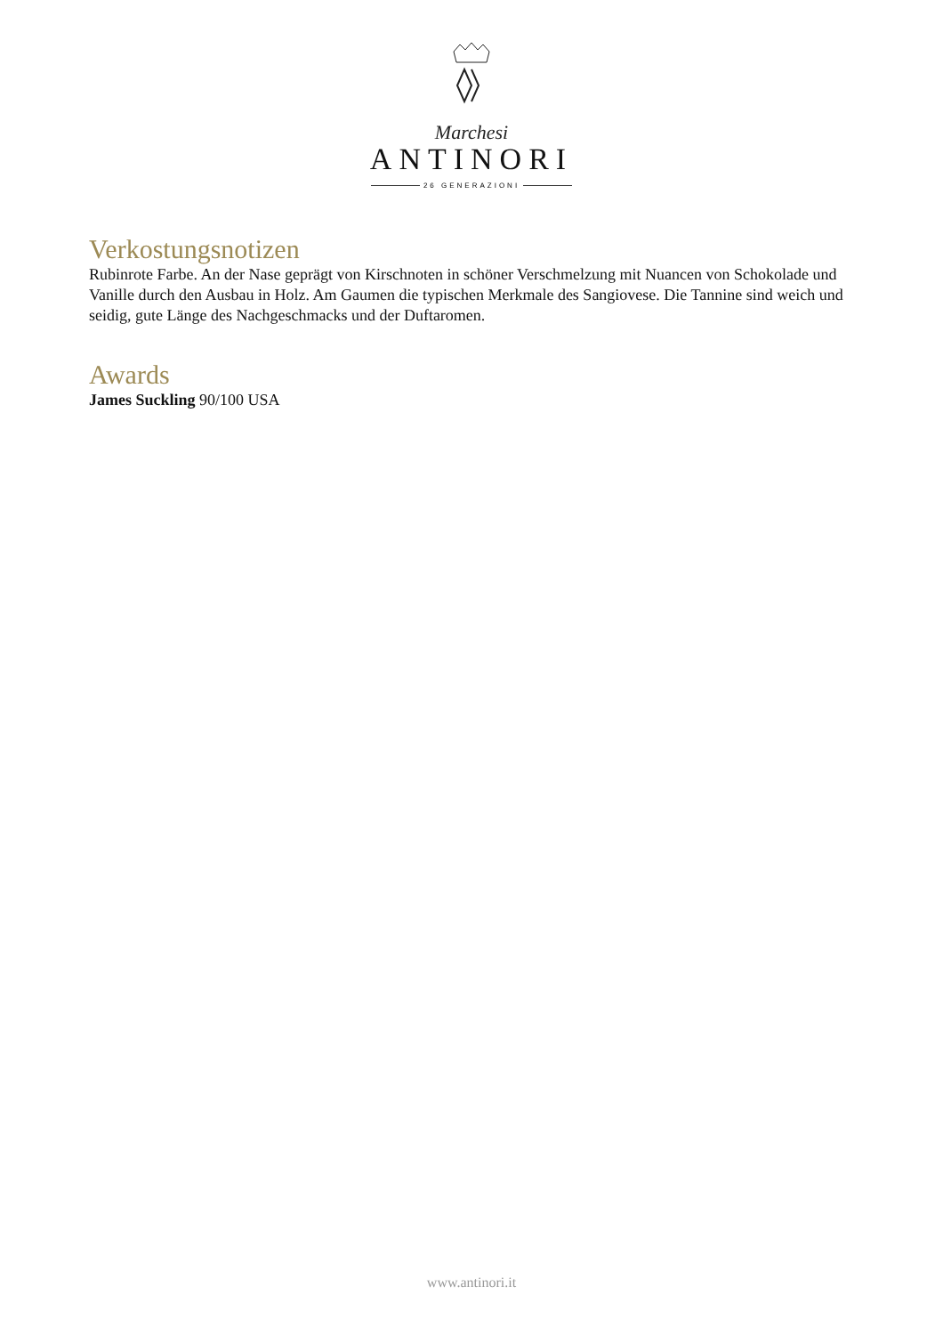Marchesi
ANTINORI
26 GENERAZIONI
Verkostungsnotizen
Rubinrote Farbe. An der Nase geprägt von Kirschnoten in schöner Verschmelzung mit Nuancen von Schokolade und Vanille durch den Ausbau in Holz. Am Gaumen die typischen Merkmale des Sangiovese. Die Tannine sind weich und seidig, gute Länge des Nachgeschmacks und der Duftaromen.
Awards
James Suckling 90/100 USA
www.antinori.it